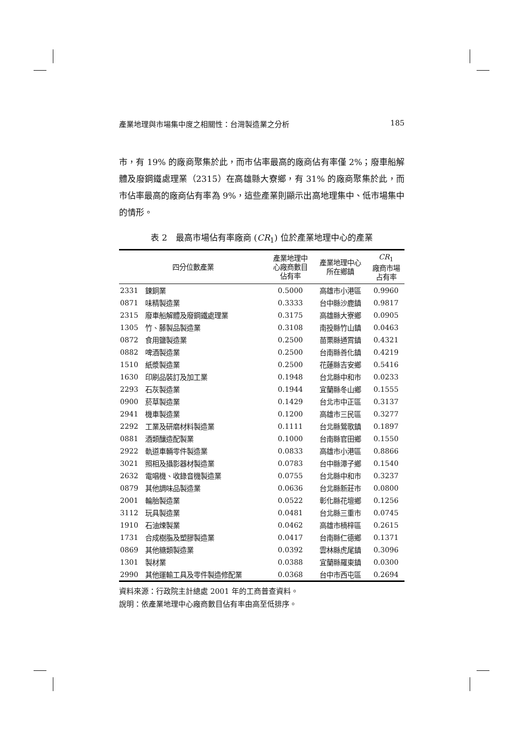產業地理與市場集中度之相關性：台灣製造業之分析 185
市，有 19% 的廠商聚集於此，而市佔率最高的廠商佔有率僅 2%；廢車船解體及廢鋼鐵處理業（2315）在高雄縣大寮鄉，有 31% 的廠商聚集於此，而市佔率最高的廠商佔有率為 9%，這些產業則顯示出高地理集中、低市場集中的情形。
表 2　最高市場佔有率廠商 (CR<sub>1</sub>) 位於產業地理中心的產業
| 四分位數產業 | | 產業地理中 心廠商數目 佔有率 | 產業地理中心 所在鄉鎮 | CR<sub>1</sub> 廠商市場 占有率 |
| --- | --- | --- | --- | --- |
| 2331 | 鍊銅業 | 0.5000 | 高雄市小港區 | 0.9960 |
| 0871 | 味精製造業 | 0.3333 | 台中縣沙鹿鎮 | 0.9817 |
| 2315 | 廢車船解體及廢鋼鐵處理業 | 0.3175 | 高雄縣大寮鄉 | 0.0905 |
| 1305 | 竹、藤製品製造業 | 0.3108 | 南投縣竹山鎮 | 0.0463 |
| 0872 | 食用鹽製造業 | 0.2500 | 苗栗縣通霄鎮 | 0.4321 |
| 0882 | 啤酒製造業 | 0.2500 | 台南縣善化鎮 | 0.4219 |
| 1510 | 紙漿製造業 | 0.2500 | 花蓮縣吉安鄉 | 0.5416 |
| 1630 | 印刷品裝訂及加工業 | 0.1948 | 台北縣中和市 | 0.0233 |
| 2293 | 石灰製造業 | 0.1944 | 宜蘭縣冬山鄉 | 0.1555 |
| 0900 | 菸草製造業 | 0.1429 | 台北市中正區 | 0.3137 |
| 2941 | 機車製造業 | 0.1200 | 高雄市三民區 | 0.3277 |
| 2292 | 工業及研磨材料製造業 | 0.1111 | 台北縣鶯歌鎮 | 0.1897 |
| 0881 | 酒類釀造配製業 | 0.1000 | 台南縣官田鄉 | 0.1550 |
| 2922 | 軌道車輛零件製造業 | 0.0833 | 高雄市小港區 | 0.8866 |
| 3021 | 照相及攝影器材製造業 | 0.0783 | 台中縣潭子鄉 | 0.1540 |
| 2632 | 電唱機、收錄音機製造業 | 0.0755 | 台北縣中和市 | 0.3237 |
| 0879 | 其他調味品製造業 | 0.0636 | 台北縣新莊市 | 0.0800 |
| 2001 | 輪胎製造業 | 0.0522 | 彰化縣花壇鄉 | 0.1256 |
| 3112 | 玩具製造業 | 0.0481 | 台北縣三重市 | 0.0745 |
| 1910 | 石油煉製業 | 0.0462 | 高雄市楠梓區 | 0.2615 |
| 1731 | 合成樹脂及塑膠製造業 | 0.0417 | 台南縣仁德鄉 | 0.1371 |
| 0869 | 其他糖類製造業 | 0.0392 | 雲林縣虎尾鎮 | 0.3096 |
| 1301 | 製材業 | 0.0388 | 宜蘭縣羅東鎮 | 0.0300 |
| 2990 | 其他運輸工具及零件製造修配業 | 0.0368 | 台中市西屯區 | 0.2694 |
資料來源：行政院主計總處 2001 年的工商普查資料。
說明：依產業地理中心廠商數目佔有率由高至低排序。